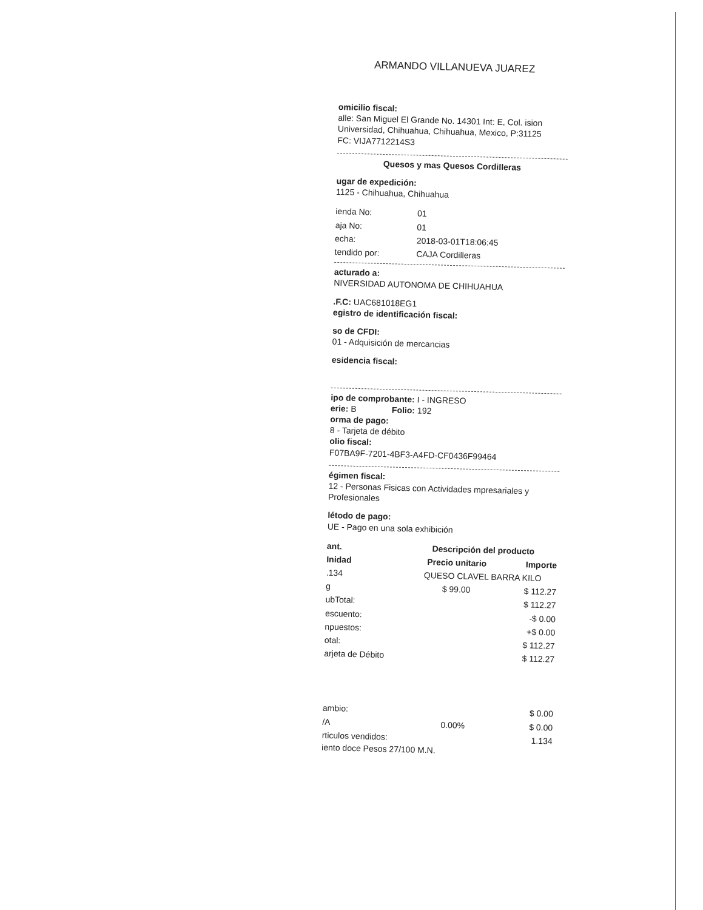ARMANDO VILLANUEVA JUAREZ
omicilio fiscal:
alle: San Miguel El Grande No. 14301 Int: E, Col. ision Universidad, Chihuahua, Chihuahua, Mexico, P:31125
FC: VIJA7712214S3
Quesos y mas Quesos Cordilleras
ugar de expedición:
1125 - Chihuahua, Chihuahua
| ienda No: | 01 |
| aja No: | 01 |
| echa: | 2018-03-01T18:06:45 |
| tendido por: | CAJA Cordilleras |
acturado a:
NIVERSIDAD AUTONOMA DE CHIHUAHUA
.F.C: UAC681018EG1
egistro de identificación fiscal:
so de CFDI:
01 - Adquisición de mercancias
esidencia fiscal:
ipo de comprobante: I - INGRESO
erie: B Folio: 192
orma de pago:
8 - Tarjeta de débito
olio fiscal:
F07BA9F-7201-4BF3-A4FD-CF0436F99464
égimen fiscal:
12 - Personas Fisicas con Actividades mpresariales y Profesionales
létodo de pago:
UE - Pago en una sola exhibición
| ant. | Descripción del producto | |
| --- | --- | --- |
| Inidad | Precio unitario | Importe |
| .134 | QUESO CLAVEL BARRA KILO | |
| g | $ 99.00 | $ 112.27 |
| ubTotal: | | $ 112.27 |
| escuento: | | -$ 0.00 |
| npuestos: | | +$ 0.00 |
| otal: | | $ 112.27 |
| arjeta de Débito | | $ 112.27 |
| ambio: | | $ 0.00 |
| /A | 0.00% | $ 0.00 |
| rticulos vendidos: | | 1.134 |
iento doce Pesos 27/100 M.N.